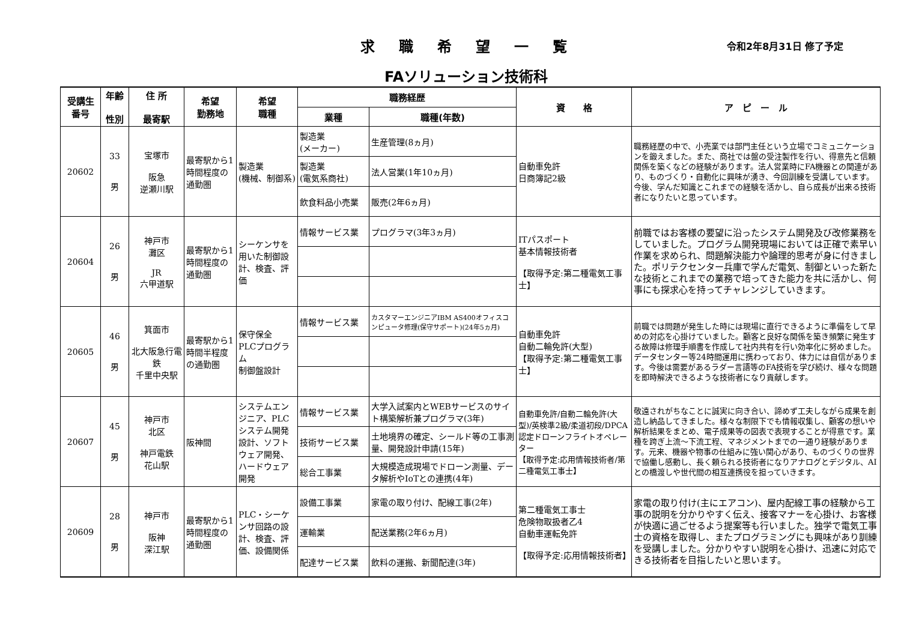求職希望一覧 令和2年8月31日 修了予定
FAソリューション技術科
| 受講生 番号 | 年齢 性別 | 住 所 最寄駅 | 希望 勤務地 | 希望 職種 | 職務経歴 | | 資 格 | ア ピ ー ル |
| --- | --- | --- | --- | --- | --- | --- | --- | --- |
| | | | | | 業種 | 職種(年数) | | |
| 20602 | 33 男 | 宝塚市 阪急 逆瀬川駅 | 最寄駅から1時間程度の通勤圏 | 製造業 (機械、制御系) | 製造業 (メーカー) | 生産管理(8ヵ月) | 自動車免許 日商簿記2級 | 職務経歴の中で、小売業では部門主任という立場でコミュニケーションを鍛えました。また、商社では盤の受注製作を行い、得意先と信頼関係を築くなどの経験があります。法人営業時にFA機器との関連があり、ものづくり・自動化に興味が湧き、今回訓練を受講しています。今後、学んだ知識とこれまでの経験を活かし、自ら成長が出来る技術者になりたいと思っています。 |
| | | | | | 製造業 (電気系商社) | 法人営業(1年10ヵ月) | | |
| | | | | | 飲食料品小売業 | 販売(2年6ヵ月) | | |
| 20604 | 26 男 | 神戸市 灘区 JR 六甲道駅 | 最寄駅から1時間程度の通勤圏 | シーケンサを用いた制御設計、検査、評価 | 情報サービス業 | プログラマ(3年3ヵ月) | ITパスポート 基本情報技術者 【取得予定:第二種電気工事士】 | 前職ではお客様の要望に沿ったシステム開発及び改修業務をしていました。プログラム開発現場においては正確で素早い作業を求められ、問題解決能力や論理的思考が身に付きました。ポリテクセンター兵庫で学んだ電気、制御といった新たな技術とこれまでの業務で培ってきた能力を共に活かし、何事にも探求心を持ってチャレンジしていきます。 |
| 20605 | 46 男 | 箕面市 北大阪急行電鉄 千里中央駅 | 最寄駅から1時間半程度の通勤圏 | 保守保全 PLCプログラム 制御盤設計 | 情報サービス業 | カスタマーエンジニアIBM AS400オフィスコンピュータ修理(保守サポート)(24年5ヵ月) | 自動車免許 自動二輪免許(大型) 【取得予定:第二種電気工事士】 | 前職では問題が発生した時には現場に直行できるように準備をして早めの対応を心掛けていました。顧客と良好な関係を築き頻繁に発生する故障は修理手順書を作成して社内共有を行い効率化に努めました。データセンター等24時間運用に携わっており、体力には自信があります。今後は需要があるラダー言語等のFA技術を学び続け、様々な問題を即時解決できるような技術者になり貢献します。 |
| 20607 | 45 男 | 神戸市 北区 神戸電鉄 花山駅 | 阪神間 | システムエンジニア、PLCシステム開発設計、ソフトウェア開発、ハードウェア開発 | 情報サービス業 | 大学入試案内とWEBサービスのサイト構築解析兼プログラマ(3年) | 自動車免許/自動二輪免許(大型)/英検準2級/柔道初段/DPCA認定ドローンフライトオペレーター 【取得予定:応用情報技術者/第二種電気工事士】 | 敬遠されがちなことに誠実に向き合い、諦めず工夫しながら成果を創造し納品してきました。様々な制限下でも情報収集し、顧客の想いや解析結果をまとめ、電子成果等の図表で表現することが得意です。業種を跨ぎ上流～下流工程、マネジメントまでの一通り経験があります。元来、機器や物事の仕組みに強い関心があり、ものづくりの世界で協働し感動し、長く頼られる技術者になりアナログとデジタル、AIとの橋渡しや世代間の相互連携役を担っていきます。 |
| | | | | | 技術サービス業 | 土地境界の確定、シールド等の工事測量、開発設計申請(15年) | | |
| | | | | | 総合工事業 | 大規模造成現場でドローン測量、データ解析やIoTとの連携(4年) | | |
| 20609 | 28 男 | 神戸市 阪神 深江駅 | 最寄駅から1時間程度の通勤圏 | PLC・シーケンサ回路の設計、検査、評価、設備関係 | 設備工事業 | 家電の取り付け、配線工事(2年) | 第二種電気工事士 危険物取扱者乙4 自動車運転免許 【取得予定:応用情報技術者】 | 家電の取り付け(主にエアコン)、屋内配線工事の経験から工事の説明を分かりやすく伝え、接客マナーを心掛け、お客様が快適に過ごせるよう提案等も行いました。独学で電気工事士の資格を取得し、またプログラミングにも興味があり訓練を受講しました。分かりやすい説明を心掛け、迅速に対応できる技術者を目指したいと思います。 |
| | | | | | 運輸業 | 配送業務(2年6ヵ月) | | |
| | | | | | 配達サービス業 | 飲料の運搬、新聞配達(3年) | | |